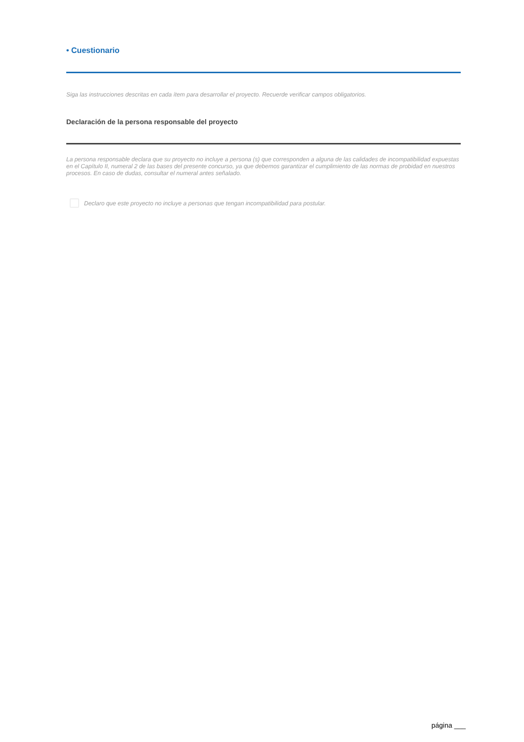• Cuestionario
Siga las instrucciones descritas en cada ítem para desarrollar el proyecto. Recuerde verificar campos obligatorios.
Declaración de la persona responsable del proyecto
La persona responsable declara que su proyecto no incluye a persona (s) que corresponden a alguna de las calidades de incompatibilidad expuestas en el Capítulo II, numeral 2 de las bases del presente concurso, ya que debemos garantizar el cumplimiento de las normas de probidad en nuestros procesos. En caso de dudas, consultar el numeral antes señalado.
Declaro que este proyecto no incluye a personas que tengan incompatibilidad para postular.
página ___